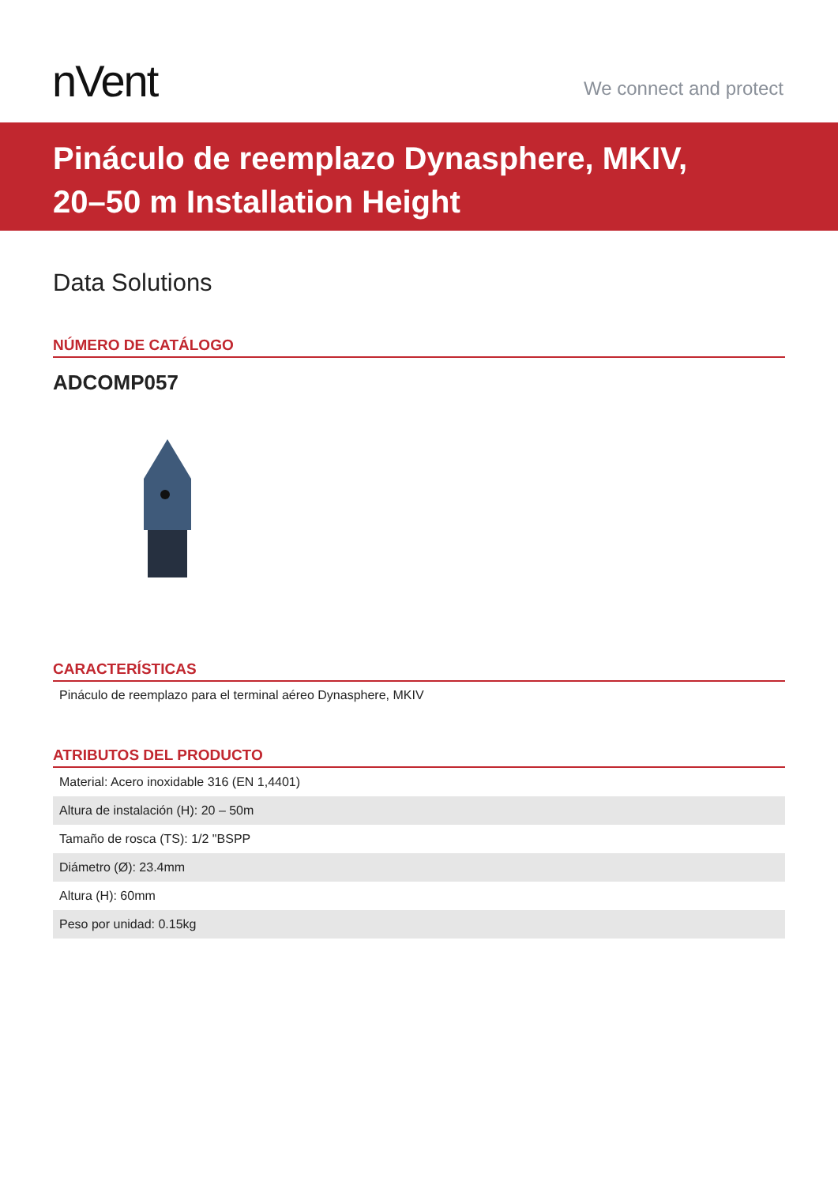nVent We connect and protect
Pináculo de reemplazo Dynasphere, MKIV,
20–50 m Installation Height
Data Solutions
NÚMERO DE CATÁLOGO
ADCOMP057
CARACTERÍSTICAS
Pináculo de reemplazo para el terminal aéreo Dynasphere, MKIV
ATRIBUTOS DEL PRODUCTO
| Material: Acero inoxidable 316 (EN 1,4401) |
| Altura de instalación (H): 20 – 50m |
| Tamaño de rosca (TS): 1/2 "BSPP |
| Diámetro (Ø): 23.4mm |
| Altura (H): 60mm |
| Peso por unidad: 0.15kg |